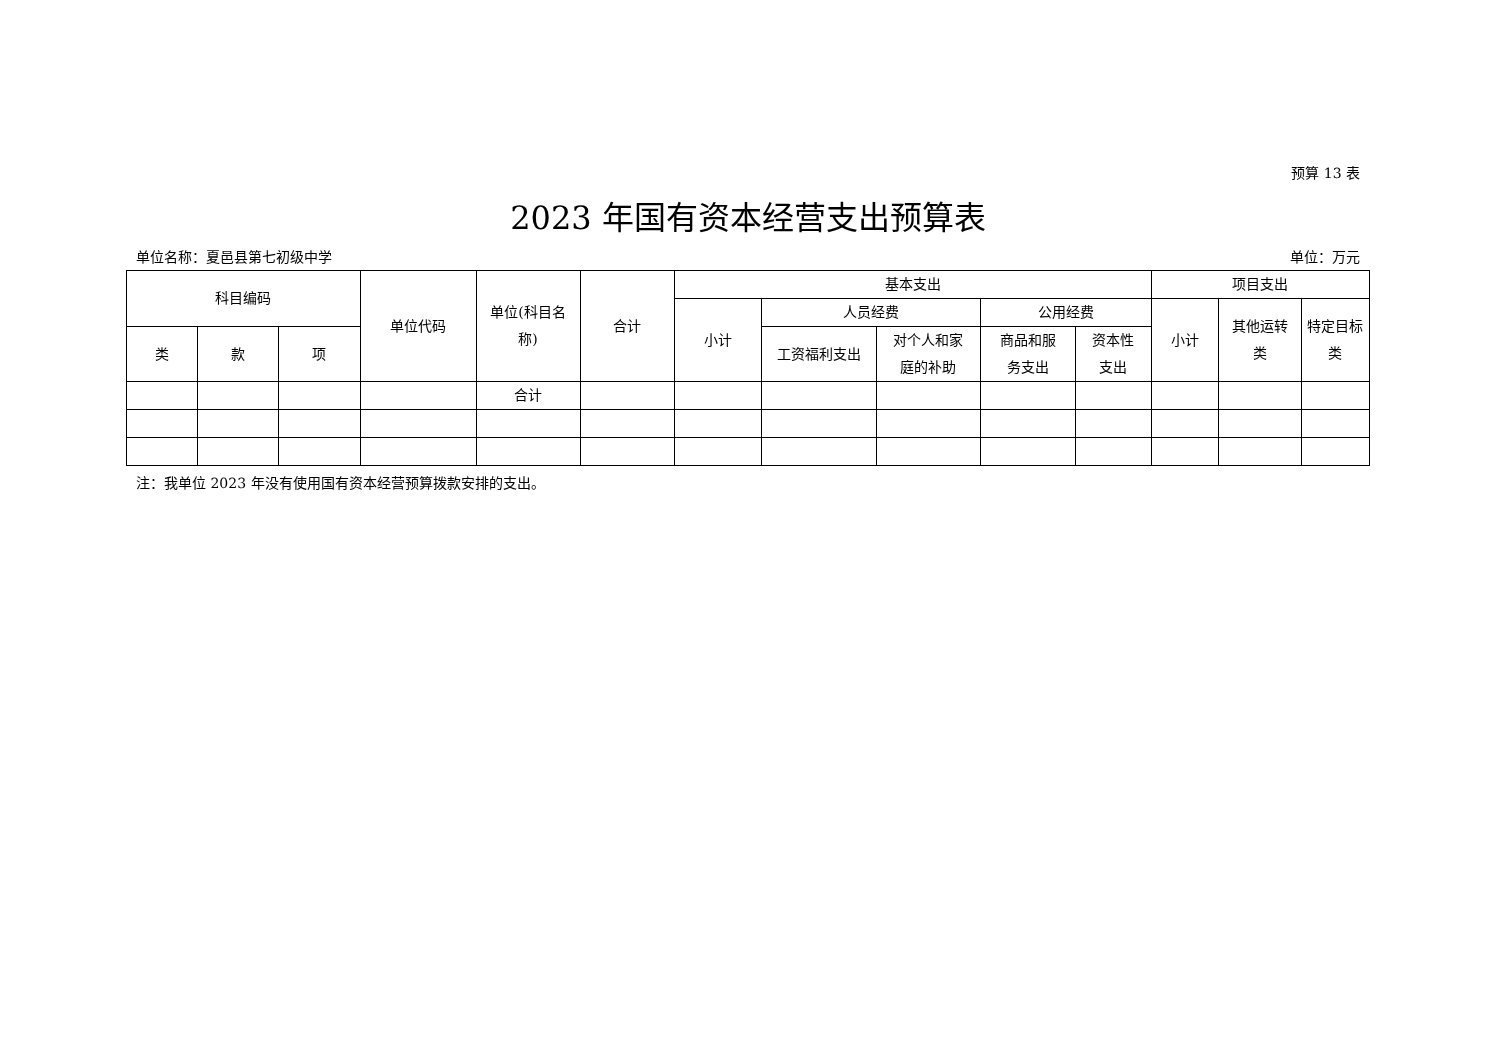预算 13 表
2023 年国有资本经营支出预算表
单位名称：夏邑县第七初级中学 单位：万元
| 科目编码 | | | 单位代码 | 单位(科目名 称) | 合计 | 基本支出 | | | | | 项目支出 | | |
| --- | --- | --- | --- | --- | --- | --- | --- | --- | --- | --- | --- | --- | --- |
| | | | | | | 小计 | 人员经费 | | 公用经费 | | 小计 | 其他运转 类 | 特定目标 类 |
| 类 | 款 | 项 | | | | | 工资福利支出 | 对个人和家 庭的补助 | 商品和服 务支出 | 资本性 支出 | | | |
| | | | | 合计 | | | | | | | | | |
注：我单位 2023 年没有使用国有资本经营预算拨款安排的支出。